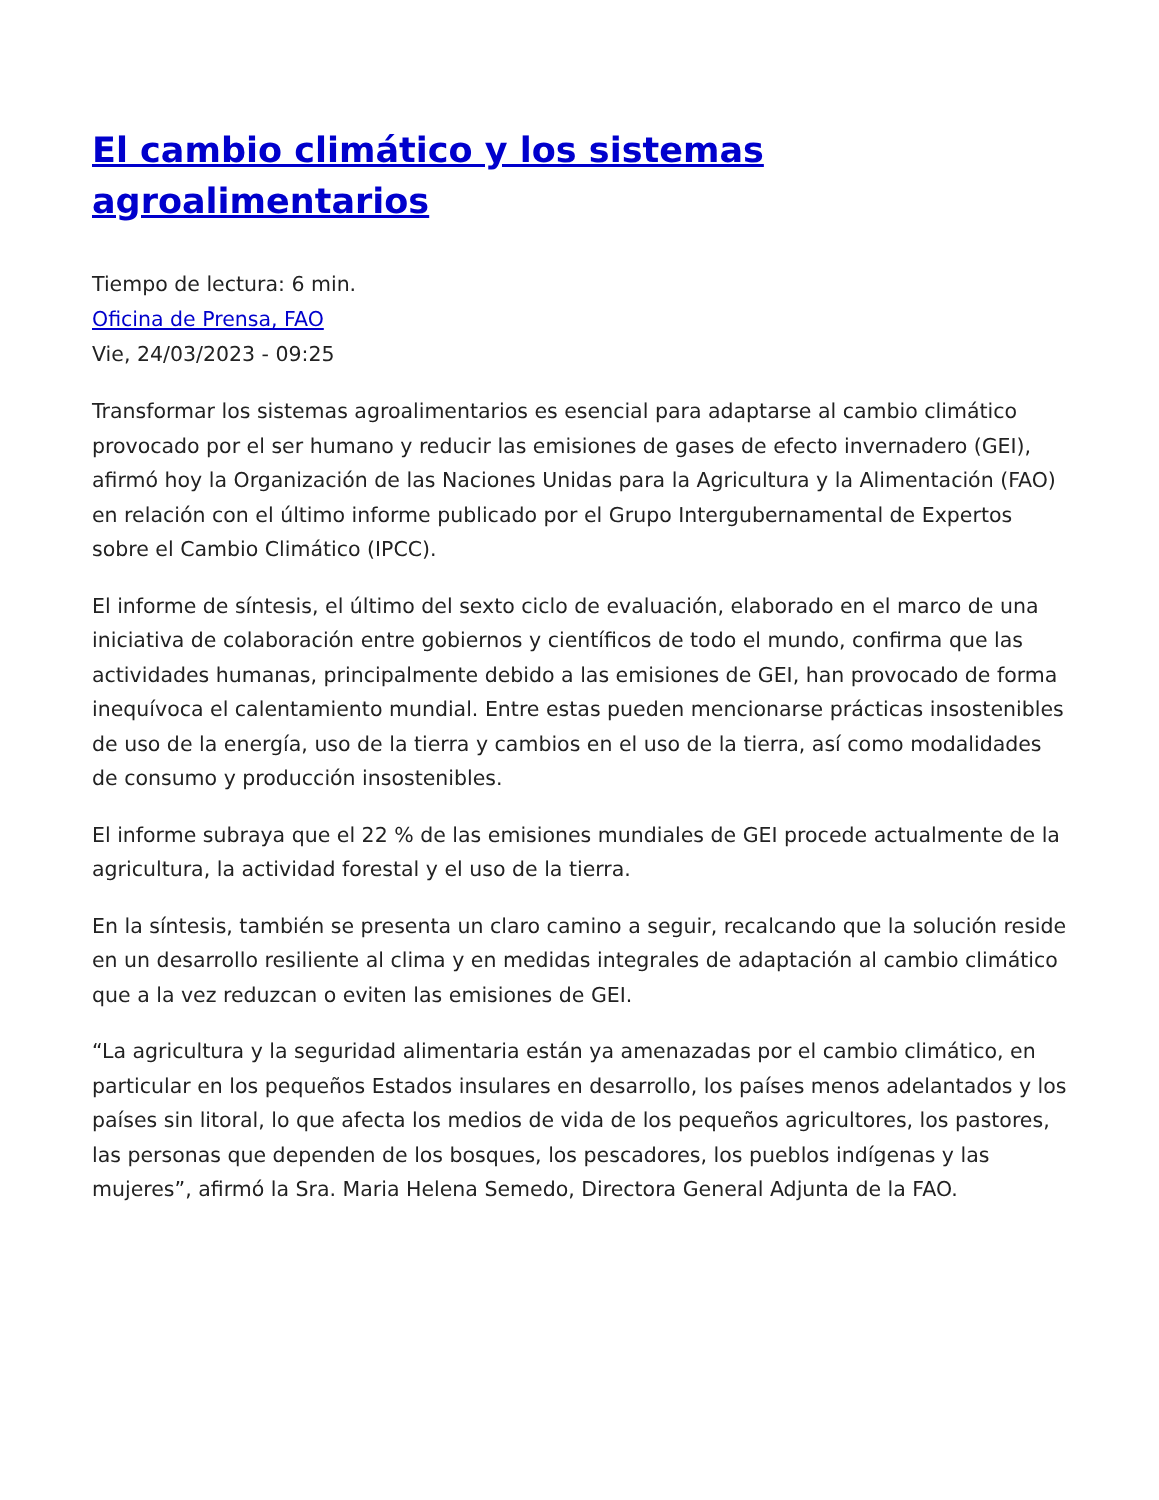El cambio climático y los sistemas agroalimentarios
Tiempo de lectura: 6 min.
Oficina de Prensa, FAO
Vie, 24/03/2023 - 09:25
Transformar los sistemas agroalimentarios es esencial para adaptarse al cambio climático provocado por el ser humano y reducir las emisiones de gases de efecto invernadero (GEI), afirmó hoy la Organización de las Naciones Unidas para la Agricultura y la Alimentación (FAO) en relación con el último informe publicado por el Grupo Intergubernamental de Expertos sobre el Cambio Climático (IPCC).
El informe de síntesis, el último del sexto ciclo de evaluación, elaborado en el marco de una iniciativa de colaboración entre gobiernos y científicos de todo el mundo, confirma que las actividades humanas, principalmente debido a las emisiones de GEI, han provocado de forma inequívoca el calentamiento mundial. Entre estas pueden mencionarse prácticas insostenibles de uso de la energía, uso de la tierra y cambios en el uso de la tierra, así como modalidades de consumo y producción insostenibles.
El informe subraya que el 22 % de las emisiones mundiales de GEI procede actualmente de la agricultura, la actividad forestal y el uso de la tierra.
En la síntesis, también se presenta un claro camino a seguir, recalcando que la solución reside en un desarrollo resiliente al clima y en medidas integrales de adaptación al cambio climático que a la vez reduzcan o eviten las emisiones de GEI.
“La agricultura y la seguridad alimentaria están ya amenazadas por el cambio climático, en particular en los pequeños Estados insulares en desarrollo, los países menos adelantados y los países sin litoral, lo que afecta los medios de vida de los pequeños agricultores, los pastores, las personas que dependen de los bosques, los pescadores, los pueblos indígenas y las mujeres”, afirmó la Sra. Maria Helena Semedo, Directora General Adjunta de la FAO.